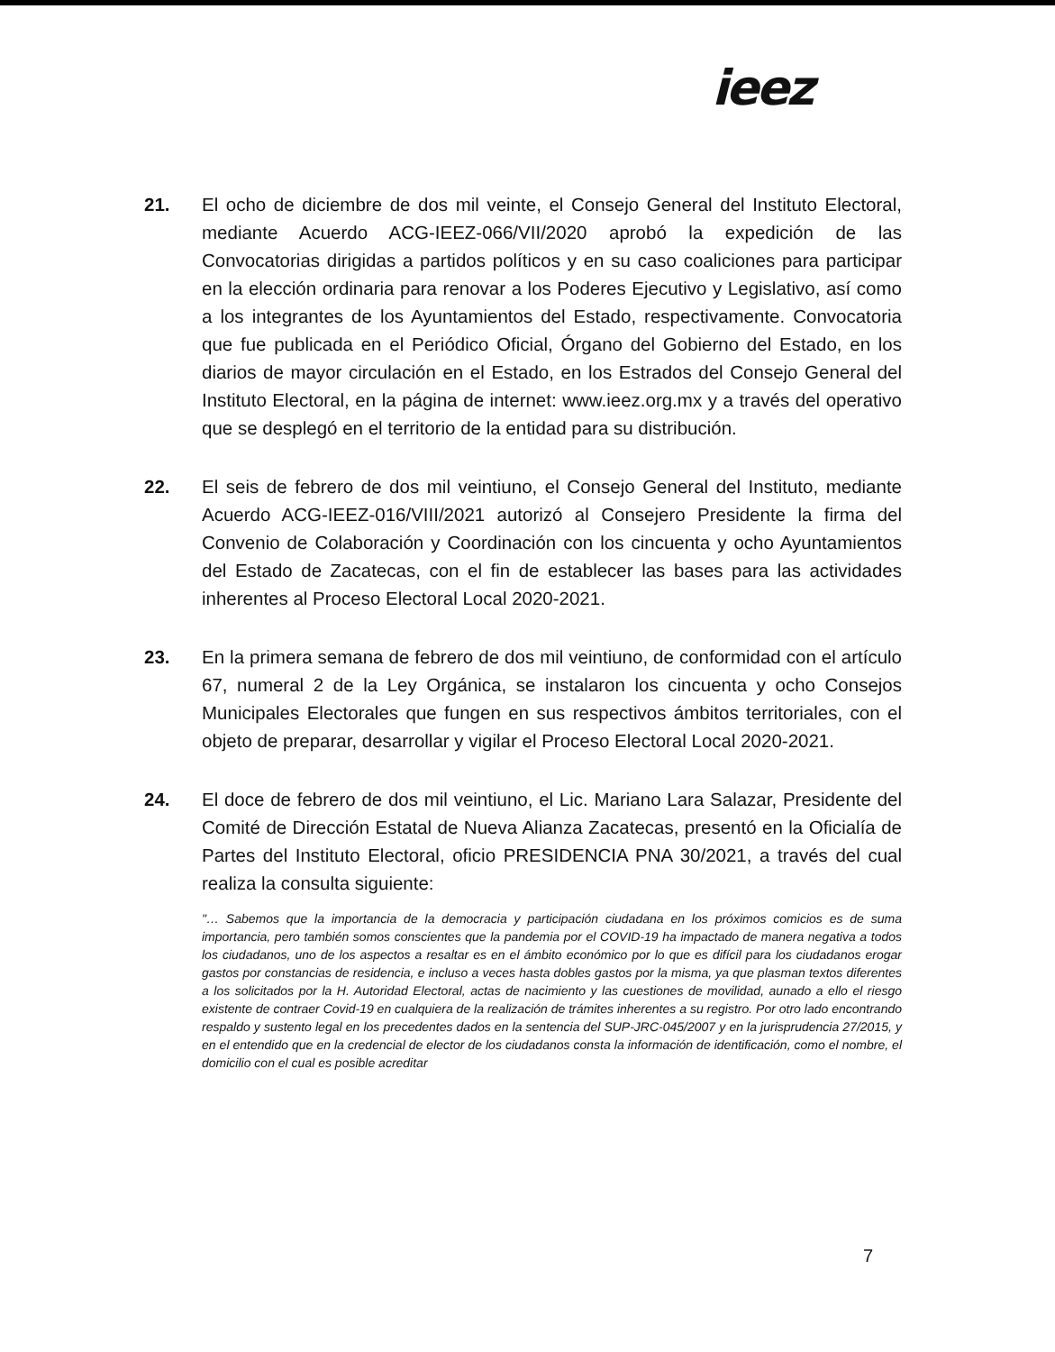ieez
21. El ocho de diciembre de dos mil veinte, el Consejo General del Instituto Electoral, mediante Acuerdo ACG-IEEZ-066/VII/2020 aprobó la expedición de las Convocatorias dirigidas a partidos políticos y en su caso coaliciones para participar en la elección ordinaria para renovar a los Poderes Ejecutivo y Legislativo, así como a los integrantes de los Ayuntamientos del Estado, respectivamente. Convocatoria que fue publicada en el Periódico Oficial, Órgano del Gobierno del Estado, en los diarios de mayor circulación en el Estado, en los Estrados del Consejo General del Instituto Electoral, en la página de internet: www.ieez.org.mx y a través del operativo que se desplegó en el territorio de la entidad para su distribución.
22. El seis de febrero de dos mil veintiuno, el Consejo General del Instituto, mediante Acuerdo ACG-IEEZ-016/VIII/2021 autorizó al Consejero Presidente la firma del Convenio de Colaboración y Coordinación con los cincuenta y ocho Ayuntamientos del Estado de Zacatecas, con el fin de establecer las bases para las actividades inherentes al Proceso Electoral Local 2020-2021.
23. En la primera semana de febrero de dos mil veintiuno, de conformidad con el artículo 67, numeral 2 de la Ley Orgánica, se instalaron los cincuenta y ocho Consejos Municipales Electorales que fungen en sus respectivos ámbitos territoriales, con el objeto de preparar, desarrollar y vigilar el Proceso Electoral Local 2020-2021.
24. El doce de febrero de dos mil veintiuno, el Lic. Mariano Lara Salazar, Presidente del Comité de Dirección Estatal de Nueva Alianza Zacatecas, presentó en la Oficialía de Partes del Instituto Electoral, oficio PRESIDENCIA PNA 30/2021, a través del cual realiza la consulta siguiente:
"… Sabemos que la importancia de la democracia y participación ciudadana en los próximos comicios es de suma importancia, pero también somos conscientes que la pandemia por el COVID-19 ha impactado de manera negativa a todos los ciudadanos, uno de los aspectos a resaltar es en el ámbito económico por lo que es difícil para los ciudadanos erogar gastos por constancias de residencia, e incluso a veces hasta dobles gastos por la misma, ya que plasman textos diferentes a los solicitados por la H. Autoridad Electoral, actas de nacimiento y las cuestiones de movilidad, aunado a ello el riesgo existente de contraer Covid-19 en cualquiera de la realización de trámites inherentes a su registro. Por otro lado encontrando respaldo y sustento legal en los precedentes dados en la sentencia del SUP-JRC-045/2007 y en la jurisprudencia 27/2015, y en el entendido que en la credencial de elector de los ciudadanos consta la información de identificación, como el nombre, el domicilio con el cual es posible acreditar
7